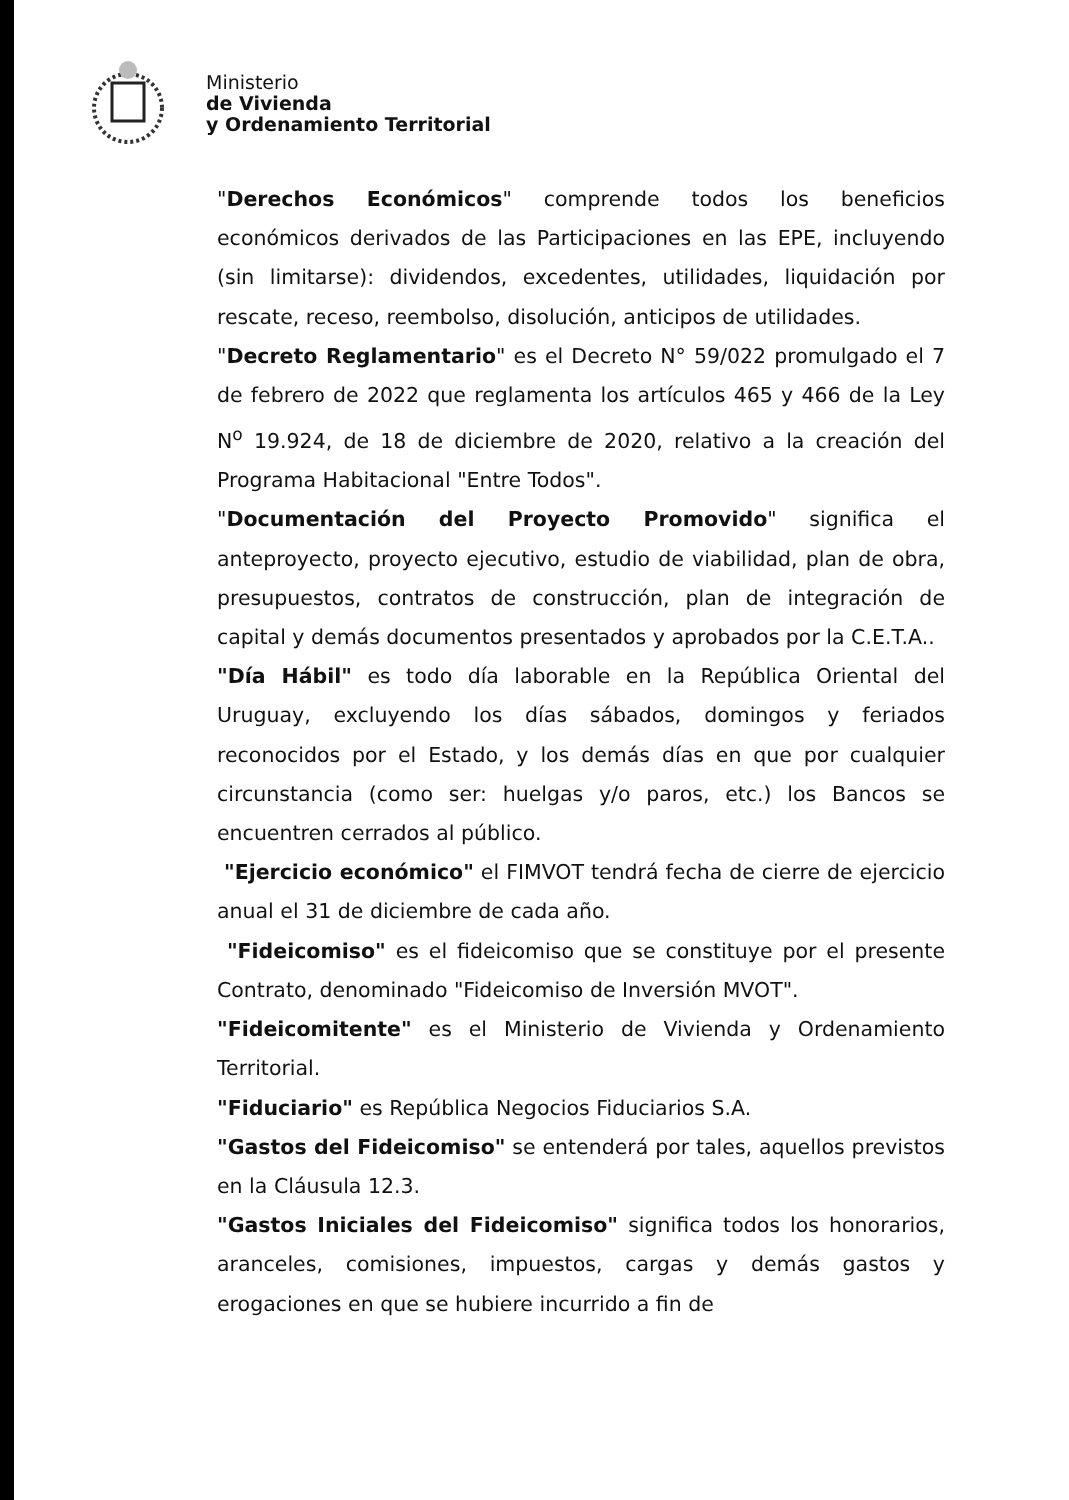Ministerio
de Vivienda
y Ordenamiento Territorial
"Derechos Económicos" comprende todos los beneficios económicos derivados de las Participaciones en las EPE, incluyendo (sin limitarse): dividendos, excedentes, utilidades, liquidación por rescate, receso, reembolso, disolución, anticipos de utilidades.
"Decreto Reglamentario" es el Decreto N° 59/022 promulgado el 7 de febrero de 2022 que reglamenta los artículos 465 y 466 de la Ley N<sup>o</sup> 19.924, de 18 de diciembre de 2020, relativo a la creación del Programa Habitacional "Entre Todos".
"Documentación del Proyecto Promovido" significa el anteproyecto, proyecto ejecutivo, estudio de viabilidad, plan de obra, presupuestos, contratos de construcción, plan de integración de capital y demás documentos presentados y aprobados por la C.E.T.A..
"Día Hábil" es todo día laborable en la República Oriental del Uruguay, excluyendo los días sábados, domingos y feriados reconocidos por el Estado, y los demás días en que por cualquier circunstancia (como ser: huelgas y/o paros, etc.) los Bancos se encuentren cerrados al público.
"Ejercicio económico" el FIMVOT tendrá fecha de cierre de ejercicio anual el 31 de diciembre de cada año.
"Fideicomiso" es el fideicomiso que se constituye por el presente Contrato, denominado "Fideicomiso de Inversión MVOT".
"Fideicomitente" es el Ministerio de Vivienda y Ordenamiento Territorial.
"Fiduciario" es República Negocios Fiduciarios S.A.
"Gastos del Fideicomiso" se entenderá por tales, aquellos previstos en la Cláusula 12.3.
"Gastos Iniciales del Fideicomiso" significa todos los honorarios, aranceles, comisiones, impuestos, cargas y demás gastos y erogaciones en que se hubiere incurrido a fin de